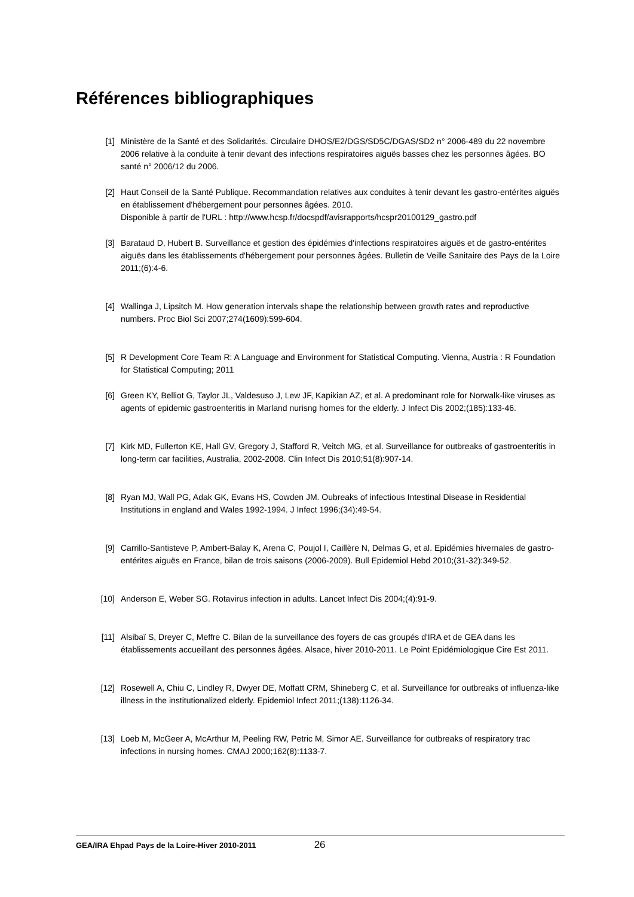Références bibliographiques
[1] Ministère de la Santé et des Solidarités. Circulaire DHOS/E2/DGS/SD5C/DGAS/SD2 n° 2006-489 du 22 novembre 2006 relative à la conduite à tenir devant des infections respiratoires aiguës basses chez les personnes âgées. BO santé n° 2006/12 du 2006.
[2] Haut Conseil de la Santé Publique. Recommandation relatives aux conduites à tenir devant les gastro-entérites aiguës en établissement d'hébergement pour personnes âgées. 2010.
Disponible à partir de l'URL : http://www.hcsp.fr/docspdf/avisrapports/hcspr20100129_gastro.pdf
[3] Barataud D, Hubert B. Surveillance et gestion des épidémies d'infections respiratoires aiguës et de gastro-entérites aiguës dans les établissements d'hébergement pour personnes âgées. Bulletin de Veille Sanitaire des Pays de la Loire 2011;(6):4-6.
[4] Wallinga J, Lipsitch M. How generation intervals shape the relationship between growth rates and reproductive numbers. Proc Biol Sci 2007;274(1609):599-604.
[5] R Development Core Team R: A Language and Environment for Statistical Computing. Vienna, Austria : R Foundation for Statistical Computing; 2011
[6] Green KY, Belliot G, Taylor JL, Valdesuso J, Lew JF, Kapikian AZ, et al. A predominant role for Norwalk-like viruses as agents of epidemic gastroenteritis in Marland nurisng homes for the elderly. J Infect Dis 2002;(185):133-46.
[7] Kirk MD, Fullerton KE, Hall GV, Gregory J, Stafford R, Veitch MG, et al. Surveillance for outbreaks of gastroenteritis in long-term car facilities, Australia, 2002-2008. Clin Infect Dis 2010;51(8):907-14.
[8] Ryan MJ, Wall PG, Adak GK, Evans HS, Cowden JM. Oubreaks of infectious Intestinal Disease in Residential Institutions in england and Wales 1992-1994. J Infect 1996;(34):49-54.
[9] Carrillo-Santisteve P, Ambert-Balay K, Arena C, Poujol I, Caillère N, Delmas G, et al. Epidémies hivernales de gastro-entérites aiguës en France, bilan de trois saisons (2006-2009). Bull Epidemiol Hebd 2010;(31-32):349-52.
[10] Anderson E, Weber SG. Rotavirus infection in adults. Lancet Infect Dis 2004;(4):91-9.
[11] Alsibaï S, Dreyer C, Meffre C. Bilan de la surveillance des foyers de cas groupés d'IRA et de GEA dans les établissements accueillant des personnes âgées. Alsace, hiver 2010-2011. Le Point Epidémiologique Cire Est 2011.
[12] Rosewell A, Chiu C, Lindley R, Dwyer DE, Moffatt CRM, Shineberg C, et al. Surveillance for outbreaks of influenza-like illness in the institutionalized elderly. Epidemiol Infect 2011;(138):1126-34.
[13] Loeb M, McGeer A, McArthur M, Peeling RW, Petric M, Simor AE. Surveillance for outbreaks of respiratory trac infections in nursing homes. CMAJ 2000;162(8):1133-7.
GEA/IRA Ehpad Pays de la Loire-Hiver 2010-2011 26